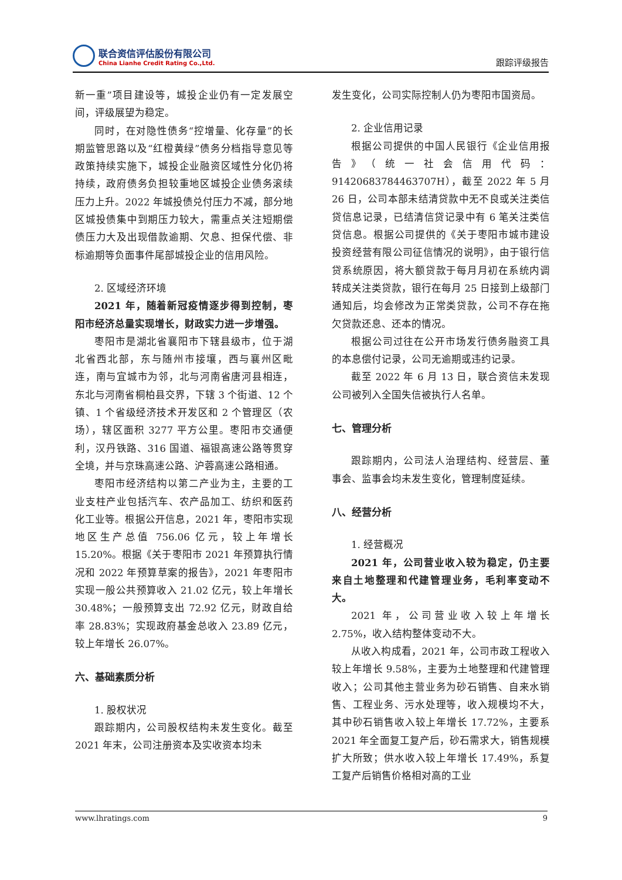联合资信评估股份有限公司
China Lianhe Credit Rating Co.,Ltd.
跟踪评级报告
新一重”项目建设等，城投企业仍有一定发展空间，评级展望为稳定。
同时，在对隐性债务“控增量、化存量”的长期监管思路以及“红橙黄绿”债务分档指导意见等政策持续实施下，城投企业融资区域性分化仍将持续，政府债务负担较重地区城投企业债务滚续压力上升。2022 年城投债兑付压力不减，部分地区城投债集中到期压力较大，需重点关注短期偿债压力大及出现借款逾期、欠息、担保代偿、非标逾期等负面事件尾部城投企业的信用风险。
2. 区域经济环境
2021 年，随着新冠疫情逐步得到控制，枣阳市经济总量实现增长，财政实力进一步增强。
枣阳市是湖北省襄阳市下辖县级市，位于湖北省西北部，东与随州市接壤，西与襄州区毗连，南与宜城市为邻，北与河南省唐河县相连，东北与河南省桐柏县交界，下辖 3 个街道、12 个镇、1 个省级经济技术开发区和 2 个管理区（农场），辖区面积 3277 平方公里。枣阳市交通便利，汉丹铁路、316 国道、福银高速公路等贯穿全境，并与京珠高速公路、沪蓉高速公路相通。
枣阳市经济结构以第二产业为主，主要的工业支柱产业包括汽车、农产品加工、纺织和医药化工业等。根据公开信息，2021 年，枣阳市实现地区生产总值 756.06 亿元，较上年增长 15.20%。根据《关于枣阳市 2021 年预算执行情况和 2022 年预算草案的报告》，2021 年枣阳市实现一般公共预算收入 21.02 亿元，较上年增长 30.48%；一般预算支出 72.92 亿元，财政自给率 28.83%；实现政府基金总收入 23.89 亿元，较上年增长 26.07%。
六、基础素质分析
1. 股权状况
跟踪期内，公司股权结构未发生变化。截至 2021 年末，公司注册资本及实收资本均未
发生变化，公司实际控制人仍为枣阳市国资局。
2. 企业信用记录
根据公司提供的中国人民银行《企业信用报告》（统一社会信用代码：91420683784463707H），截至 2022 年 5 月 26 日，公司本部未结清贷款中无不良或关注类信贷信息记录，已结清信贷记录中有 6 笔关注类信贷信息。根据公司提供的《关于枣阳市城市建设投资经营有限公司征信情况的说明》，由于银行信贷系统原因，将大额贷款于每月月初在系统内调转成关注类贷款，银行在每月 25 日接到上级部门通知后，均会修改为正常类贷款，公司不存在拖欠贷款还息、还本的情况。
根据公司过往在公开市场发行债务融资工具的本息偿付记录，公司无逾期或违约记录。
截至 2022 年 6 月 13 日，联合资信未发现公司被列入全国失信被执行人名单。
七、管理分析
跟踪期内，公司法人治理结构、经营层、董事会、监事会均未发生变化，管理制度延续。
八、经营分析
1. 经营概况
2021 年，公司营业收入较为稳定，仍主要来自土地整理和代建管理业务，毛利率变动不大。
2021 年，公司营业收入较上年增长 2.75%，收入结构整体变动不大。
从收入构成看，2021 年，公司市政工程收入较上年增长 9.58%，主要为土地整理和代建管理收入；公司其他主营业务为砂石销售、自来水销售、工程业务、污水处理等，收入规模均不大，其中砂石销售收入较上年增长 17.72%，主要系 2021 年全面复工复产后，砂石需求大，销售规模扩大所致；供水收入较上年增长 17.49%，系复工复产后销售价格相对高的工业
www.lhratings.com 9